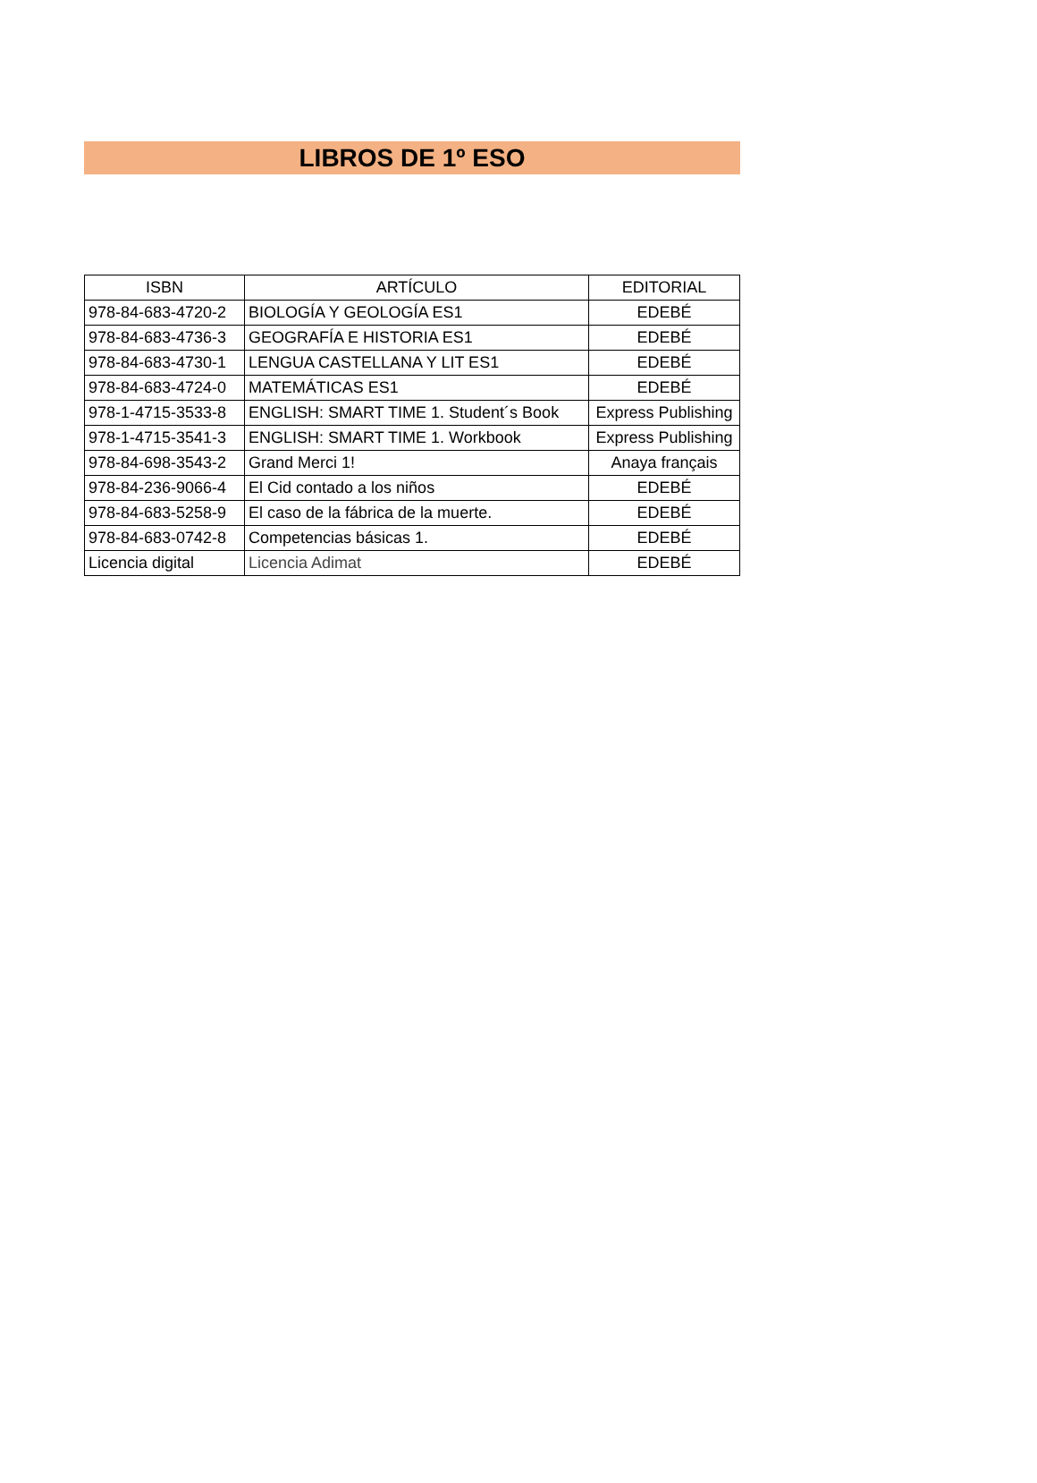LIBROS DE 1º ESO
| ISBN | ARTÍCULO | EDITORIAL |
| --- | --- | --- |
| 978-84-683-4720-2 | BIOLOGÍA Y GEOLOGÍA ES1 | EDEBÉ |
| 978-84-683-4736-3 | GEOGRAFÍA E HISTORIA ES1 | EDEBÉ |
| 978-84-683-4730-1 | LENGUA CASTELLANA Y LIT ES1 | EDEBÉ |
| 978-84-683-4724-0 | MATEMÁTICAS ES1 | EDEBÉ |
| 978-1-4715-3533-8 | ENGLISH: SMART TIME 1. Student´s Book | Express Publishing |
| 978-1-4715-3541-3 | ENGLISH: SMART TIME 1. Workbook | Express Publishing |
| 978-84-698-3543-2 | Grand Merci 1! | Anaya français |
| 978-84-236-9066-4 | El Cid contado a los niños | EDEBÉ |
| 978-84-683-5258-9 | El caso de la fábrica de la muerte. | EDEBÉ |
| 978-84-683-0742-8 | Competencias básicas 1. | EDEBÉ |
| Licencia digital | Licencia Adimat | EDEBÉ |